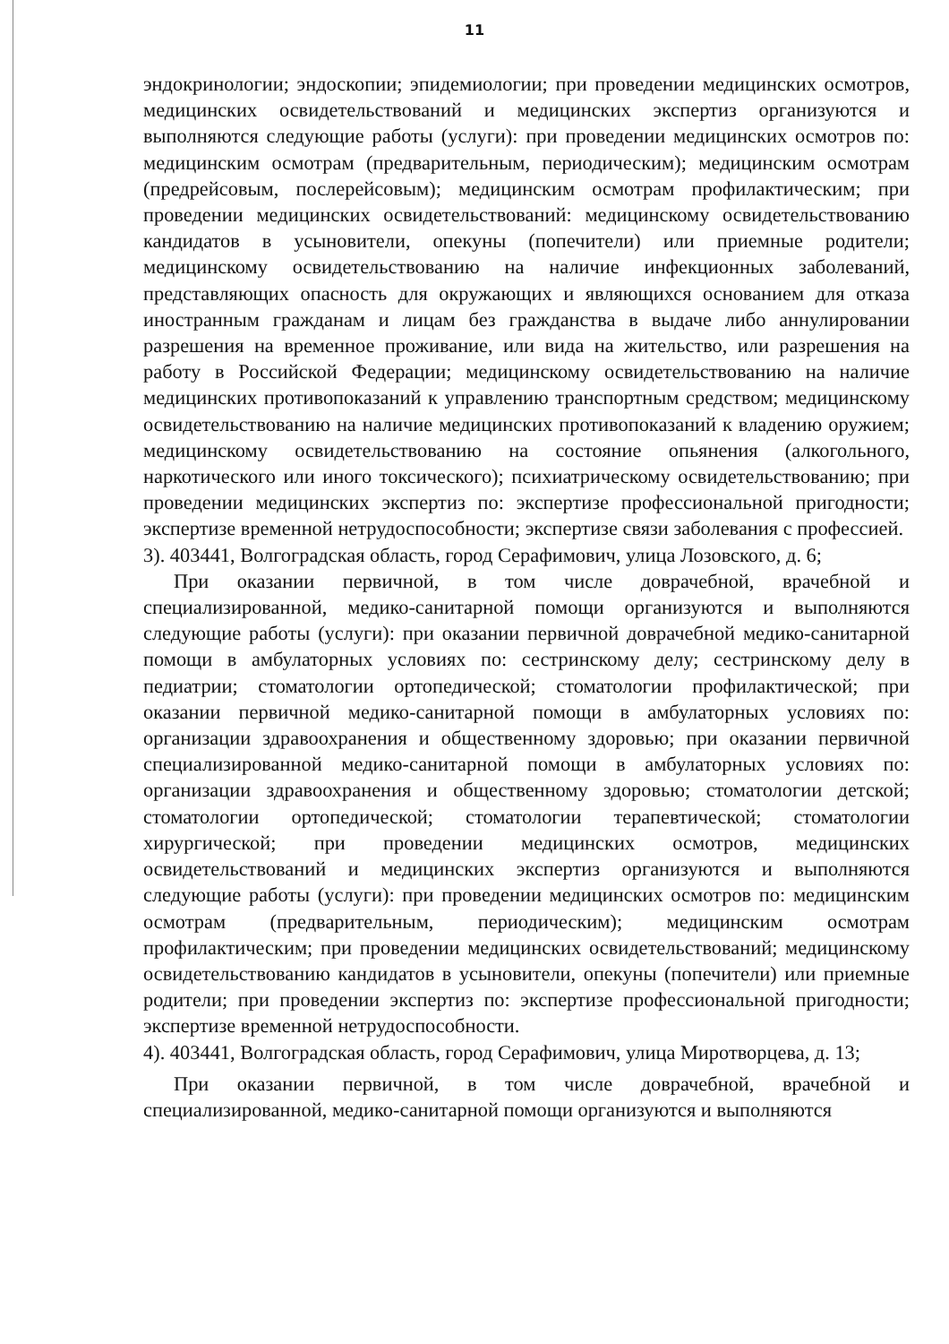11
эндокринологии; эндоскопии; эпидемиологии; при проведении медицинских осмотров, медицинских освидетельствований и медицинских экспертиз организуются и выполняются следующие работы (услуги): при проведении медицинских осмотров по: медицинским осмотрам (предварительным, периодическим); медицинским осмотрам (предрейсовым, послерейсовым); медицинским осмотрам профилактическим; при проведении медицинских освидетельствований: медицинскому освидетельствованию кандидатов в усыновители, опекуны (попечители) или приемные родители; медицинскому освидетельствованию на наличие инфекционных заболеваний, представляющих опасность для окружающих и являющихся основанием для отказа иностранным гражданам и лицам без гражданства в выдаче либо аннулировании разрешения на временное проживание, или вида на жительство, или разрешения на работу в Российской Федерации; медицинскому освидетельствованию на наличие медицинских противопоказаний к управлению транспортным средством; медицинскому освидетельствованию на наличие медицинских противопоказаний к владению оружием; медицинскому освидетельствованию на состояние опьянения (алкогольного, наркотического или иного токсического); психиатрическому освидетельствованию; при проведении медицинских экспертиз по: экспертизе профессиональной пригодности; экспертизе временной нетрудоспособности; экспертизе связи заболевания с профессией.
3). 403441, Волгоградская область, город Серафимович, улица Лозовского, д. 6;
При оказании первичной, в том числе доврачебной, врачебной и специализированной, медико-санитарной помощи организуются и выполняются следующие работы (услуги): при оказании первичной доврачебной медико-санитарной помощи в амбулаторных условиях по: сестринскому делу; сестринскому делу в педиатрии; стоматологии ортопедической; стоматологии профилактической; при оказании первичной медико-санитарной помощи в амбулаторных условиях по: организации здравоохранения и общественному здоровью; при оказании первичной специализированной медико-санитарной помощи в амбулаторных условиях по: организации здравоохранения и общественному здоровью; стоматологии детской; стоматологии ортопедической; стоматологии терапевтической; стоматологии хирургической; при проведении медицинских осмотров, медицинских освидетельствований и медицинских экспертиз организуются и выполняются следующие работы (услуги): при проведении медицинских осмотров по: медицинским осмотрам (предварительным, периодическим); медицинским осмотрам профилактическим; при проведении медицинских освидетельствований; медицинскому освидетельствованию кандидатов в усыновители, опекуны (попечители) или приемные родители; при проведении экспертиз по: экспертизе профессиональной пригодности; экспертизе временной нетрудоспособности.
4). 403441, Волгоградская область, город Серафимович, улица Миротворцева, д. 13;
При оказании первичной, в том числе доврачебной, врачебной и специализированной, медико-санитарной помощи организуются и выполняются